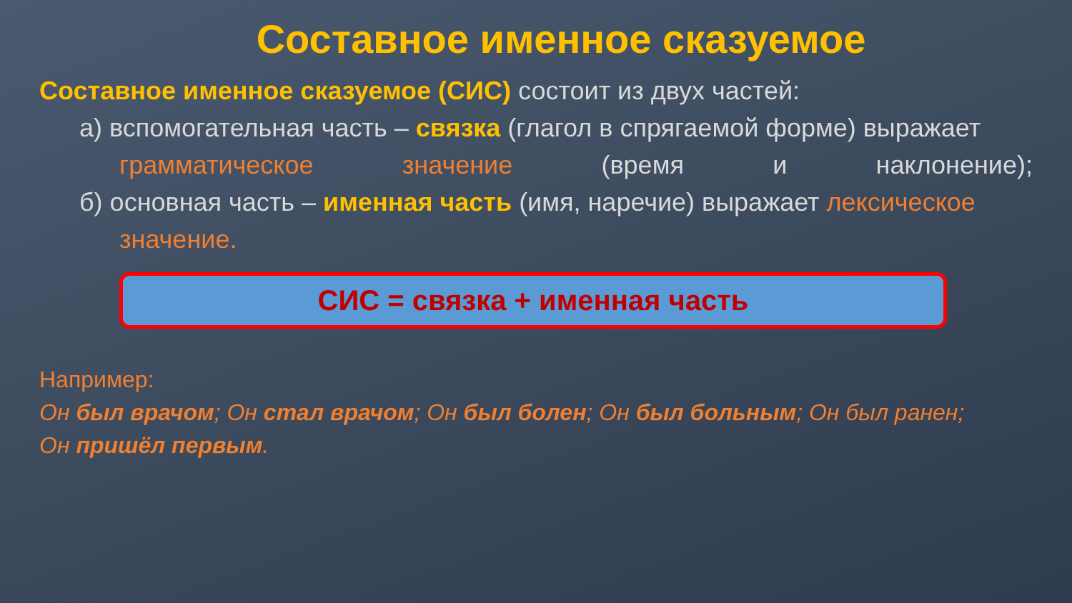Составное именное сказуемое
Составное именное сказуемое (СИС) состоит из двух частей:
а) вспомогательная часть – связка (глагол в спрягаемой форме) выражает
грамматическое значение (время и наклонение);
б) основная часть – именная часть (имя, наречие) выражает лексическое
значение.
СИС = связка + именная часть
Например:
Он был врачом; Он стал врачом; Он был болен; Он был больным; Он был ранен;
Он пришёл первым.